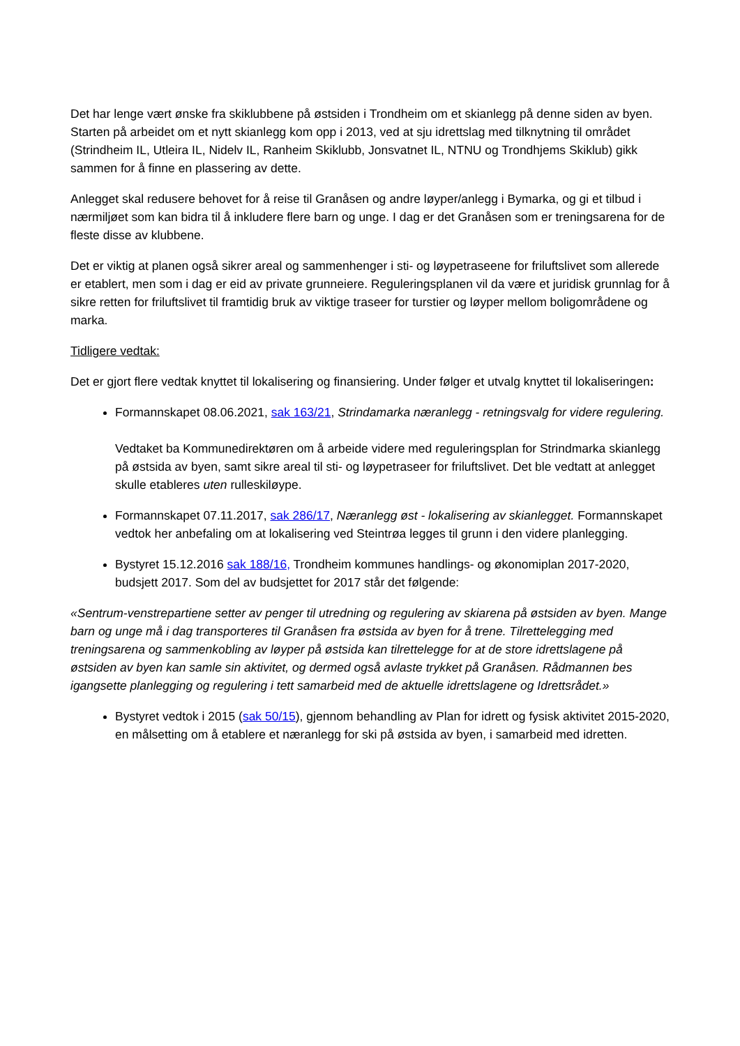Det har lenge vært ønske fra skiklubbene på østsiden i Trondheim om et skianlegg på denne siden av byen. Starten på arbeidet om et nytt skianlegg kom opp i 2013, ved at sju idrettslag med tilknytning til området (Strindheim IL, Utleira IL, Nidelv IL, Ranheim Skiklubb, Jonsvatnet IL, NTNU og Trondhjems Skiklub) gikk sammen for å finne en plassering av dette.
Anlegget skal redusere behovet for å reise til Granåsen og andre løyper/anlegg i Bymarka, og gi et tilbud i nærmiljøet som kan bidra til å inkludere flere barn og unge. I dag er det Granåsen som er treningsarena for de fleste disse av klubbene.
Det er viktig at planen også sikrer areal og sammenhenger i sti- og løypetraseene for friluftslivet som allerede er etablert, men som i dag er eid av private grunneiere. Reguleringsplanen vil da være et juridisk grunnlag for å sikre retten for friluftslivet til framtidig bruk av viktige traseer for turstier og løyper mellom boligområdene og marka.
Tidligere vedtak:
Det er gjort flere vedtak knyttet til lokalisering og finansiering. Under følger et utvalg knyttet til lokaliseringen:
Formannskapet 08.06.2021, sak 163/21, Strindamarka næranlegg - retningsvalg for videre regulering.
Vedtaket ba Kommunedirektøren om å arbeide videre med reguleringsplan for Strindmarka skianlegg på østsida av byen, samt sikre areal til sti- og løypetraseer for friluftslivet. Det ble vedtatt at anlegget skulle etableres uten rulleskiløype.
Formannskapet 07.11.2017, sak 286/17, Næranlegg øst - lokalisering av skianlegget. Formannskapet vedtok her anbefaling om at lokalisering ved Steintrøa legges til grunn i den videre planlegging.
Bystyret 15.12.2016 sak 188/16, Trondheim kommunes handlings- og økonomiplan 2017-2020, budsjett 2017. Som del av budsjettet for 2017 står det følgende:
«Sentrum-venstrepartiene setter av penger til utredning og regulering av skiarena på østsiden av byen. Mange barn og unge må i dag transporteres til Granåsen fra østsida av byen for å trene. Tilrettelegging med treningsarena og sammenkobling av løyper på østsida kan tilrettelegge for at de store idrettslagene på østsiden av byen kan samle sin aktivitet, og dermed også avlaste trykket på Granåsen. Rådmannen bes igangsette planlegging og regulering i tett samarbeid med de aktuelle idrettslagene og Idrettsrådet.»
Bystyret vedtok i 2015 (sak 50/15), gjennom behandling av Plan for idrett og fysisk aktivitet 2015-2020, en målsetting om å etablere et næranlegg for ski på østsida av byen, i samarbeid med idretten.